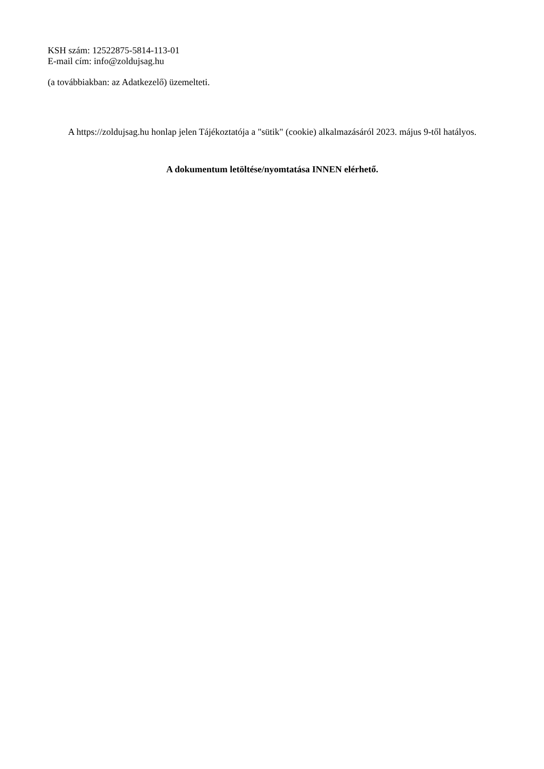KSH szám: 12522875-5814-113-01
E-mail cím: info@zoldujsag.hu
(a továbbiakban: az Adatkezelő) üzemelteti.
A https://zoldujsag.hu honlap jelen Tájékoztatója a "sütik" (cookie) alkalmazásáról 2023. május 9-től hatályos.
A dokumentum letöltése/nyomtatása INNEN elérhető.